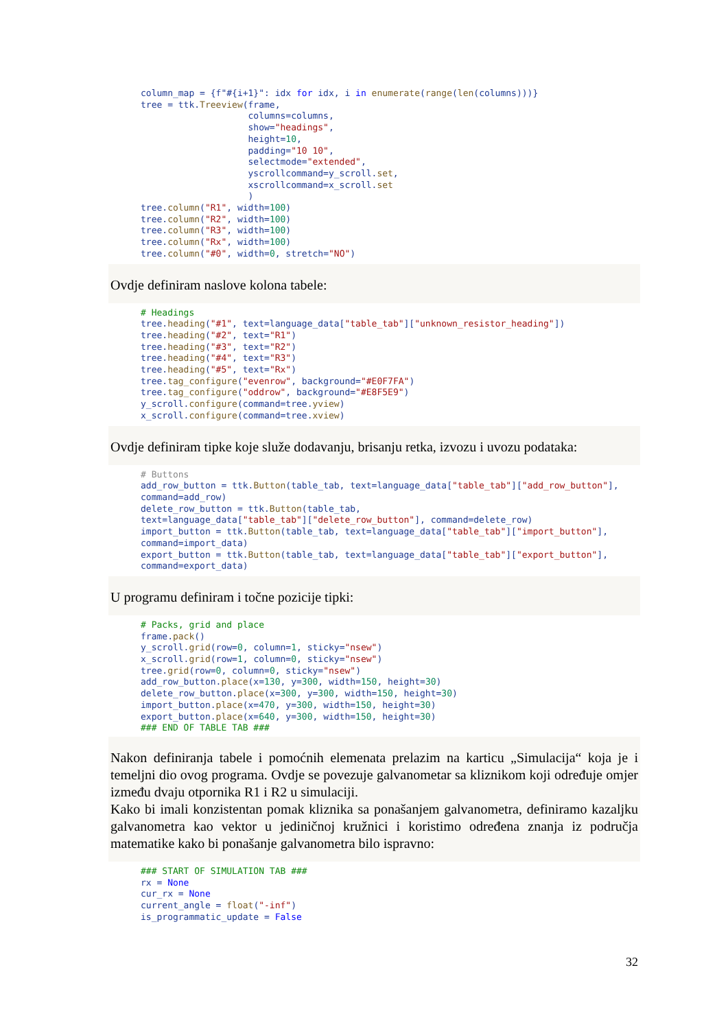column_map = {f"#{i+1}": idx for idx, i in enumerate(range(len(columns)))} tree = ttk.Treeview(frame, columns=columns, show="headings", height=10, padding="10 10", selectmode="extended", yscrollcommand=y_scroll.set, xscrollcommand=x_scroll.set ) tree.column("R1", width=100) tree.column("R2", width=100) tree.column("R3", width=100) tree.column("Rx", width=100) tree.column("#0", width=0, stretch="NO")
Ovdje definiram naslove kolona tabele:
# Headings tree.heading("#1", text=language_data["table_tab"]["unknown_resistor_heading"]) tree.heading("#2", text="R1") tree.heading("#3", text="R2") tree.heading("#4", text="R3") tree.heading("#5", text="Rx") tree.tag_configure("evenrow", background="#E0F7FA") tree.tag_configure("oddrow", background="#E8F5E9") y_scroll.configure(command=tree.yview) x_scroll.configure(command=tree.xview)
Ovdje definiram tipke koje služe dodavanju, brisanju retka, izvozu i uvozu podataka:
# Buttons add_row_button = ttk.Button(table_tab, text=language_data["table_tab"]["add_row_button"], command=add_row) delete_row_button = ttk.Button(table_tab, text=language_data["table_tab"]["delete_row_button"], command=delete_row) import_button = ttk.Button(table_tab, text=language_data["table_tab"]["import_button"], command=import_data) export_button = ttk.Button(table_tab, text=language_data["table_tab"]["export_button"], command=export_data)
U programu definiram i točne pozicije tipki:
# Packs, grid and place frame.pack() y_scroll.grid(row=0, column=1, sticky="nsew") x_scroll.grid(row=1, column=0, sticky="nsew") tree.grid(row=0, column=0, sticky="nsew") add_row_button.place(x=130, y=300, width=150, height=30) delete_row_button.place(x=300, y=300, width=150, height=30) import_button.place(x=470, y=300, width=150, height=30) export_button.place(x=640, y=300, width=150, height=30) ### END OF TABLE TAB ###
Nakon definiranja tabele i pomoćnih elemenata prelazim na karticu „Simulacija“ koja je i temeljni dio ovog programa. Ovdje se povezuje galvanometar sa kliznikom koji određuje omjer između dvaju otpornika R1 i R2 u simulaciji.
Kako bi imali konzistentan pomak kliznika sa ponašanjem galvanometra, definiramo kazaljku galvanometra kao vektor u jediničnoj kružnici i koristimo određena znanja iz područja matematike kako bi ponašanje galvanometra bilo ispravno:
### START OF SIMULATION TAB ### rx = None cur_rx = None current_angle = float("-inf") is_programmatic_update = False
32